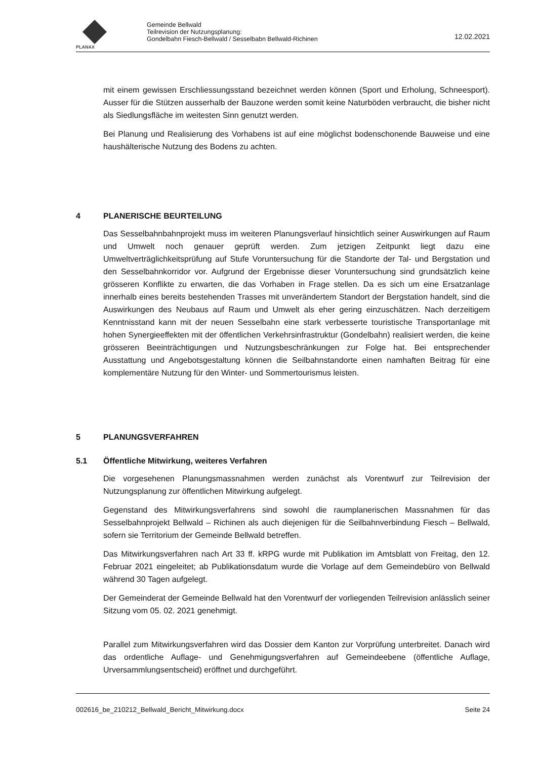PLANAX
Gemeinde Bellwald
Teilrevision der Nutzungsplanung:
Gondelbahn Fiesch-Bellwald / Sesselbabn Bellwald-Richinen
12.02.2021
mit einem gewissen Erschliessungsstand bezeichnet werden können (Sport und Erholung, Schneesport). Ausser für die Stützen ausserhalb der Bauzone werden somit keine Naturböden verbraucht, die bisher nicht als Siedlungsfläche im weitesten Sinn genutzt werden.
Bei Planung und Realisierung des Vorhabens ist auf eine möglichst bodenschonende Bauweise und eine haushälterische Nutzung des Bodens zu achten.
4 PLANERISCHE BEURTEILUNG
Das Sesselbahnbahnprojekt muss im weiteren Planungsverlauf hinsichtlich seiner Auswirkungen auf Raum und Umwelt noch genauer geprüft werden. Zum jetzigen Zeitpunkt liegt dazu eine Umweltverträglichkeitsprüfung auf Stufe Voruntersuchung für die Standorte der Tal- und Bergstation und den Sesselbahnkorridor vor. Aufgrund der Ergebnisse dieser Voruntersuchung sind grundsätzlich keine grösseren Konflikte zu erwarten, die das Vorhaben in Frage stellen. Da es sich um eine Ersatzanlage innerhalb eines bereits bestehenden Trasses mit unverändertem Standort der Bergstation handelt, sind die Auswirkungen des Neubaus auf Raum und Umwelt als eher gering einzuschätzen. Nach derzeitigem Kenntnisstand kann mit der neuen Sesselbahn eine stark verbesserte touristische Transportanlage mit hohen Synergieeffekten mit der öffentlichen Verkehrsinfrastruktur (Gondelbahn) realisiert werden, die keine grösseren Beeinträchtigungen und Nutzungsbeschränkungen zur Folge hat. Bei entsprechender Ausstattung und Angebotsgestaltung können die Seilbahnstandorte einen namhaften Beitrag für eine komplementäre Nutzung für den Winter- und Sommertourismus leisten.
5 PLANUNGSVERFAHREN
5.1 Öffentliche Mitwirkung, weiteres Verfahren
Die vorgesehenen Planungsmassnahmen werden zunächst als Vorentwurf zur Teilrevision der Nutzungsplanung zur öffentlichen Mitwirkung aufgelegt.
Gegenstand des Mitwirkungsverfahrens sind sowohl die raumplanerischen Massnahmen für das Sesselbahnprojekt Bellwald – Richinen als auch diejenigen für die Seilbahnverbindung Fiesch – Bellwald, sofern sie Territorium der Gemeinde Bellwald betreffen.
Das Mitwirkungsverfahren nach Art 33 ff. kRPG wurde mit Publikation im Amtsblatt von Freitag, den 12. Februar 2021 eingeleitet; ab Publikationsdatum wurde die Vorlage auf dem Gemeindebüro von Bellwald während 30 Tagen aufgelegt.
Der Gemeinderat der Gemeinde Bellwald hat den Vorentwurf der vorliegenden Teilrevision anlässlich seiner Sitzung vom 05. 02. 2021 genehmigt.
Parallel zum Mitwirkungsverfahren wird das Dossier dem Kanton zur Vorprüfung unterbreitet. Danach wird das ordentliche Auflage- und Genehmigungsverfahren auf Gemeindeebene (öffentliche Auflage, Urversammlungsentscheid) eröffnet und durchgeführt.
002616_be_210212_Bellwald_Bericht_Mitwirkung.docx Seite 24